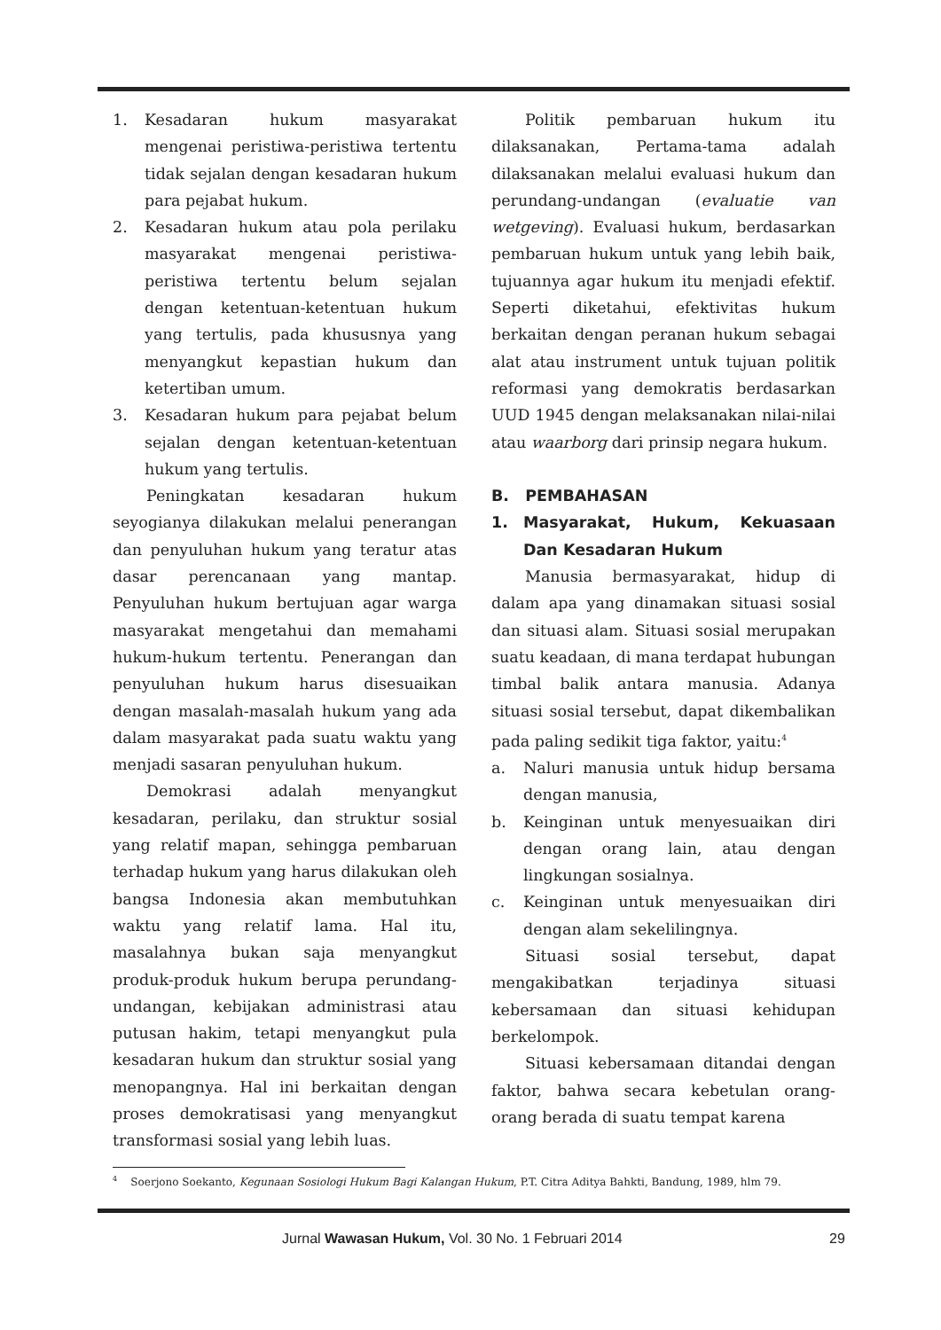1. Kesadaran hukum masyarakat mengenai peristiwa-peristiwa tertentu tidak sejalan dengan kesadaran hukum para pejabat hukum.
2. Kesadaran hukum atau pola perilaku masyarakat mengenai peristiwa-peristiwa tertentu belum sejalan dengan ketentuan-ketentuan hukum yang tertulis, pada khususnya yang menyangkut kepastian hukum dan ketertiban umum.
3. Kesadaran hukum para pejabat belum sejalan dengan ketentuan-ketentuan hukum yang tertulis.
Peningkatan kesadaran hukum seyogianya dilakukan melalui penerangan dan penyuluhan hukum yang teratur atas dasar perencanaan yang mantap. Penyuluhan hukum bertujuan agar warga masyarakat mengetahui dan memahami hukum-hukum tertentu. Penerangan dan penyuluhan hukum harus disesuaikan dengan masalah-masalah hukum yang ada dalam masyarakat pada suatu waktu yang menjadi sasaran penyuluhan hukum.
Demokrasi adalah menyangkut kesadaran, perilaku, dan struktur sosial yang relatif mapan, sehingga pembaruan terhadap hukum yang harus dilakukan oleh bangsa Indonesia akan membutuhkan waktu yang relatif lama. Hal itu, masalahnya bukan saja menyangkut produk-produk hukum berupa perundang-undangan, kebijakan administrasi atau putusan hakim, tetapi menyangkut pula kesadaran hukum dan struktur sosial yang menopangnya. Hal ini berkaitan dengan proses demokratisasi yang menyangkut transformasi sosial yang lebih luas.
Politik pembaruan hukum itu dilaksanakan, Pertama-tama adalah dilaksanakan melalui evaluasi hukum dan perundang-undangan (evaluatie van wetgeving). Evaluasi hukum, berdasarkan pembaruan hukum untuk yang lebih baik, tujuannya agar hukum itu menjadi efektif. Seperti diketahui, efektivitas hukum berkaitan dengan peranan hukum sebagai alat atau instrument untuk tujuan politik reformasi yang demokratis berdasarkan UUD 1945 dengan melaksanakan nilai-nilai atau waarborg dari prinsip negara hukum.
B. PEMBAHASAN
1. Masyarakat, Hukum, Kekuasaan Dan Kesadaran Hukum
Manusia bermasyarakat, hidup di dalam apa yang dinamakan situasi sosial dan situasi alam. Situasi sosial merupakan suatu keadaan, di mana terdapat hubungan timbal balik antara manusia. Adanya situasi sosial tersebut, dapat dikembalikan pada paling sedikit tiga faktor, yaitu:<sup>4</sup>
a. Naluri manusia untuk hidup bersama dengan manusia,
b. Keinginan untuk menyesuaikan diri dengan orang lain, atau dengan lingkungan sosialnya.
c. Keinginan untuk menyesuaikan diri dengan alam sekelilingnya.
Situasi sosial tersebut, dapat mengakibatkan terjadinya situasi kebersamaan dan situasi kehidupan berkelompok.
Situasi kebersamaan ditandai dengan faktor, bahwa secara kebetulan orang-orang berada di suatu tempat karena
<sup>4</sup> Soerjono Soekanto, Kegunaan Sosiologi Hukum Bagi Kalangan Hukum, P.T. Citra Aditya Bahkti, Bandung, 1989, hlm 79.
Jurnal Wawasan Hukum, Vol. 30 No. 1 Februari 2014 29